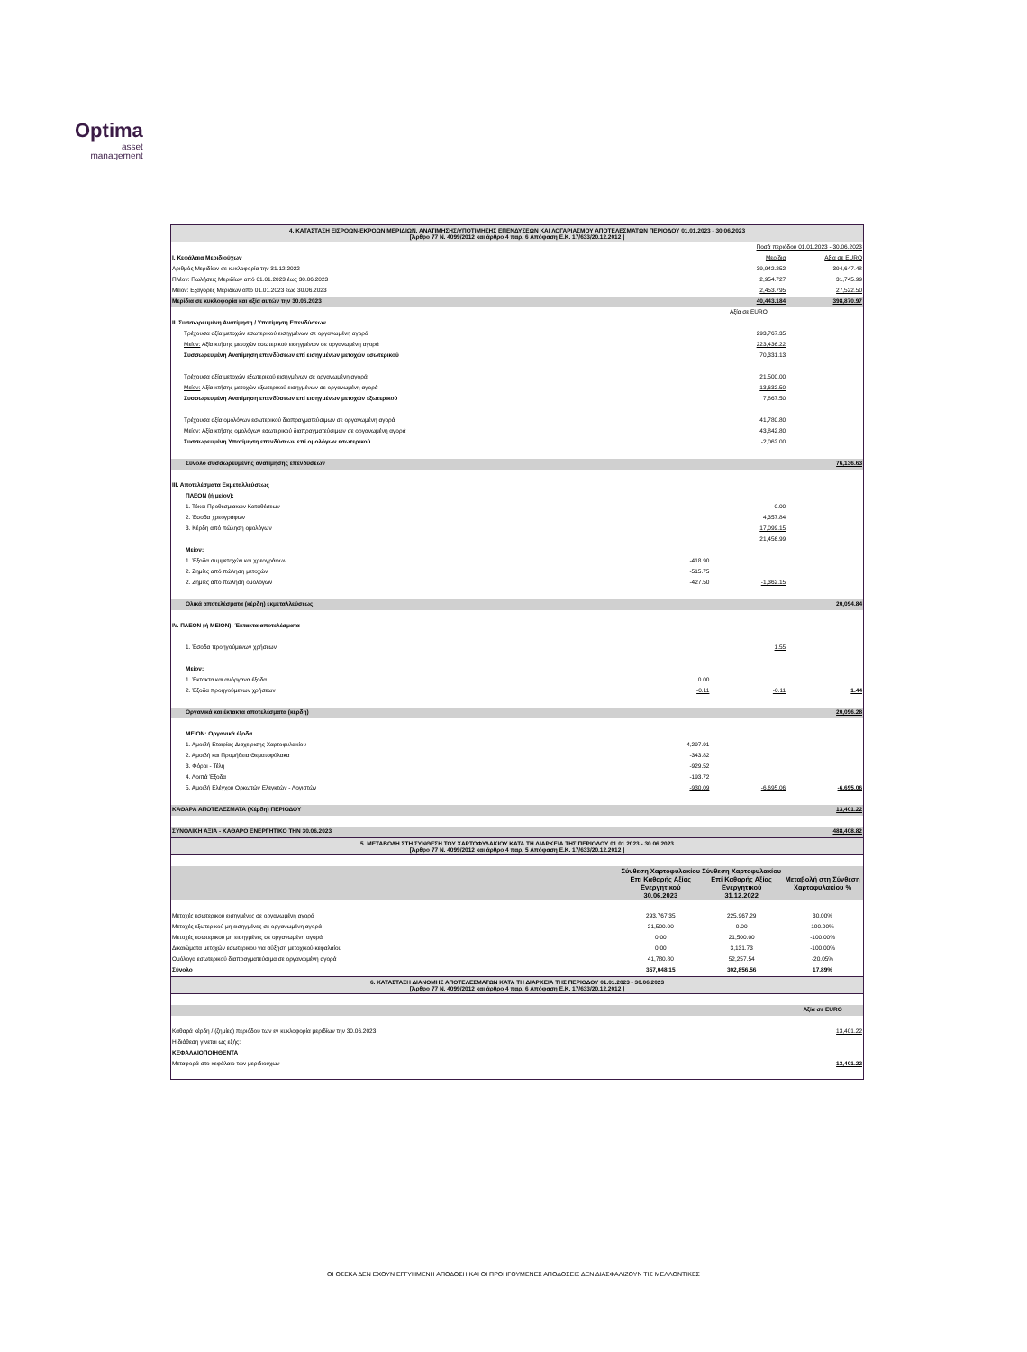Optima
asset
management
4. ΚΑΤΑΣΤΑΣΗ ΕΙΣΡΟΩΝ-ΕΚΡΟΩΝ ΜΕΡΙΔΙΩΝ, ΑΝΑΤΙΜΗΣΗΣ/ΥΠΟΤΙΜΗΣΗΣ ΕΠΕΝΔΥΣΕΩΝ ΚΑΙ ΛΟΓΑΡΙΑΣΜΟΥ ΑΠΟΤΕΛΕΣΜΑΤΩΝ ΠΕΡΙΟΔΟΥ 01.01.2023 - 30.06.2023
[Άρθρο 77 Ν. 4099/2012 και άρθρο 4 παρ. 6 Απόφαση Ε.Κ. 17/633/20.12.2012 ]
| | | Ποσά περιόδου 01.01.2023 - 30.06.2023 | |
| Ι. Κεφάλαια Μεριδιούχων | | Μερίδια | Αξία σε EURO |
| Αριθμός Μεριδίων σε κυκλοφορία την 31.12.2022 | | 39,942.252 | 394,647.48 |
| Πλέον: Πωλήσεις Μεριδίων από 01.01.2023 έως 30.06.2023 | | 2,954.727 | 31,745.99 |
| Μείον: Εξαγορές Μεριδίων από 01.01.2023 έως 30.06.2023 | | 2,453.795 | 27,522.50 |
| Μερίδια σε κυκλοφορία και αξία αυτών την 30.06.2023 | | 40,443.184 | 398,870.97 |
| | | Αξία σε EURO | |
| ΙΙ. Συσσωρευμένη Ανατίμηση / Υποτίμηση Επενδύσεων | | | |
| Τρέχουσα αξία μετοχών εσωτερικού εισηγμένων σε οργανωμένη αγορά | | 293,767.35 | |
| Μείον: Αξία κτήσης μετοχών εσωτερικού εισηγμένων σε οργανωμένη αγορά | | 223,436.22 | |
| Συσσωρευμένη Ανατίμηση επενδύσεων επί εισηγμένων μετοχών εσωτερικού | | 70,331.13 | |
| Τρέχουσα αξία μετοχών εξωτερικού εισηγμένων σε οργανωμένη αγορά | | 21,500.00 | |
| Μείον: Αξία κτήσης μετοχών εξωτερικού εισηγμένων σε οργανωμένη αγορά | | 13,632.50 | |
| Συσσωρευμένη Ανατίμηση επενδύσεων επί εισηγμένων μετοχών εξωτερικού | | 7,867.50 | |
| Τρέχουσα αξία ομολόγων εσωτερικού διαπραγματεύσιμων σε οργανωμένη αγορά | | 41,780.80 | |
| Μείον: Αξία κτήσης ομολόγων εσωτερικού διαπραγματεύσιμων σε οργανωμένη αγορά | | 43,842.80 | |
| Συσσωρευμένη Υποτίμηση επενδύσεων επί ομολόγων εσωτερικού | | -2,062.00 | |
| Σύνολο συσσωρευμένης ανατίμησης επενδύσεων | | | 76,136.63 |
| ΙΙΙ. Αποτελέσματα Εκμεταλλεύσεως | | | |
| ΠΛΕΟΝ (ή μείον): | | | |
| 1. Τόκοι Προθεσμιακών Καταθέσεων | | 0.00 | |
| 2. Έσοδα χρεογράφων | | 4,357.84 | |
| 3. Κέρδη από πώληση ομολόγων | | 17,099.15 | |
| | | 21,456.99 | |
| Μείον: | | | |
| 1. Έξοδα συμμετοχών και χρεογράφων | -418.90 | | |
| 2. Ζημίες από πώληση μετοχών | -515.75 | | |
| 2. Ζημίες από πώληση ομολόγων | -427.50 | -1,362.15 | |
| Ολικά αποτελέσματα (κέρδη) εκμεταλλεύσεως | | | 20,094.84 |
| IV. ΠΛΕΟΝ (ή ΜΕΙΟΝ): Έκτακτα αποτελέσματα | | | |
| 1. Έσοδα προηγούμενων χρήσεων | | 1.55 | |
| Μείον: | | | |
| 1. Έκτακτα και ανόργανα έξοδα | 0.00 | | |
| 2. Έξοδα προηγούμενων χρήσεων | -0.11 | -0.11 | 1.44 |
| Οργανικά και έκτακτα αποτελέσματα (κέρδη) | | | 20,096.28 |
| ΜΕΙΟΝ: Οργανικά έξοδα | | | |
| 1. Αμοιβή Εταιρίας Διαχείρισης Χαρτοφυλακίου | -4,297.91 | | |
| 2. Αμοιβή και Προμήθεια Θεματοφύλακα | -343.82 | | |
| 3. Φόροι - Τέλη | -929.52 | | |
| 4. Λοιπά Έξοδα | -193.72 | | |
| 5. Αμοιβή Ελέγχου Ορκωτών Ελεγκτών - Λογιστών | -930.09 | -6,695.06 | -6,695.06 |
| ΚΑΘΑΡΑ ΑΠΟΤΕΛΕΣΜΑΤΑ (Κέρδη) ΠΕΡΙΟΔΟΥ | | | 13,401.22 |
| ΣΥΝΟΛΙΚΗ ΑΞΙΑ - ΚΑΘΑΡΟ ΕΝΕΡΓΗΤΙΚΟ ΤΗΝ 30.06.2023 | | | 488,408.82 |
5. ΜΕΤΑΒΟΛΗ ΣΤΗ ΣΥΝΘΕΣΗ ΤΟΥ ΧΑΡΤΟΦΥΛΑΚΙΟΥ ΚΑΤΑ ΤΗ ΔΙΑΡΚΕΙΑ ΤΗΣ ΠΕΡΙΟΔΟΥ 01.01.2023 - 30.06.2023
[Άρθρο 77 Ν. 4099/2012 και άρθρο 4 παρ. 5 Απόφαση Ε.Κ. 17/633/20.12.2012 ]
| | Σύνθεση Χαρτοφυλακίου Επί Καθαρής Αξίας Ενεργητικού 30.06.2023 | Σύνθεση Χαρτοφυλακίου Επί Καθαρής Αξίας Ενεργητικού 31.12.2022 | Μεταβολή στη Σύνθεση Χαρτοφυλακίου % |
| --- | --- | --- | --- |
| Μετοχές εσωτερικού εισηγμένες σε οργανωμένη αγορά | 293,767.35 | 225,967.29 | 30.00% |
| Μετοχές εξωτερικού μη εισηγμένες σε οργανωμένη αγορά | 21,500.00 | 0.00 | 100.00% |
| Μετοχές εσωτερικού μη εισηγμένες σε οργανωμένη αγορά | 0.00 | 21,500.00 | -100.00% |
| Δικαιώματα μετοχών εσωτερικου για αύξηση μετοχικού κεφαλαίου | 0.00 | 3,131.73 | -100.00% |
| Ομόλογα εσωτερικού διαπραγματεύσιμα σε οργανωμένη αγορά | 41,780.80 | 52,257.54 | -20.05% |
| Σύνολο | 357,048.15 | 302,856.56 | 17.89% |
6. ΚΑΤΑΣΤΑΣΗ ΔΙΑΝΟΜΗΣ ΑΠΟΤΕΛΕΣΜΑΤΩΝ ΚΑΤΑ ΤΗ ΔΙΑΡΚΕΙΑ ΤΗΣ ΠΕΡΙΟΔΟΥ 01.01.2023 - 30.06.2023
[Άρθρο 77 Ν. 4099/2012 και άρθρο 4 παρ. 6 Απόφαση Ε.Κ. 17/633/20.12.2012 ]
| | Αξία σε EURO |
| Καθαρά κέρδη / (ζημίες) περιόδου των εν κυκλοφορία μεριδίων την 30.06.2023 | 13,401.22 |
| Η διάθεση γίνεται ως εξής: | |
| ΚΕΦΑΛΑΙΟΠΟΙΗΘΕΝΤΑ | |
| Μεταφορά στο κεφάλαιο των μεριδιούχων | 13,401.22 |
ΟΙ ΟΣΕΚΑ ΔΕΝ ΕΧΟΥΝ ΕΓΓΥΗΜΕΝΗ ΑΠΟΔΟΣΗ ΚΑΙ ΟΙ ΠΡΟΗΓΟΥΜΕΝΕΣ ΑΠΟΔΟΣΕΙΣ ΔΕΝ ΔΙΑΣΦΑΛΙΖΟΥΝ ΤΙΣ ΜΕΛΛΟΝΤΙΚΕΣ